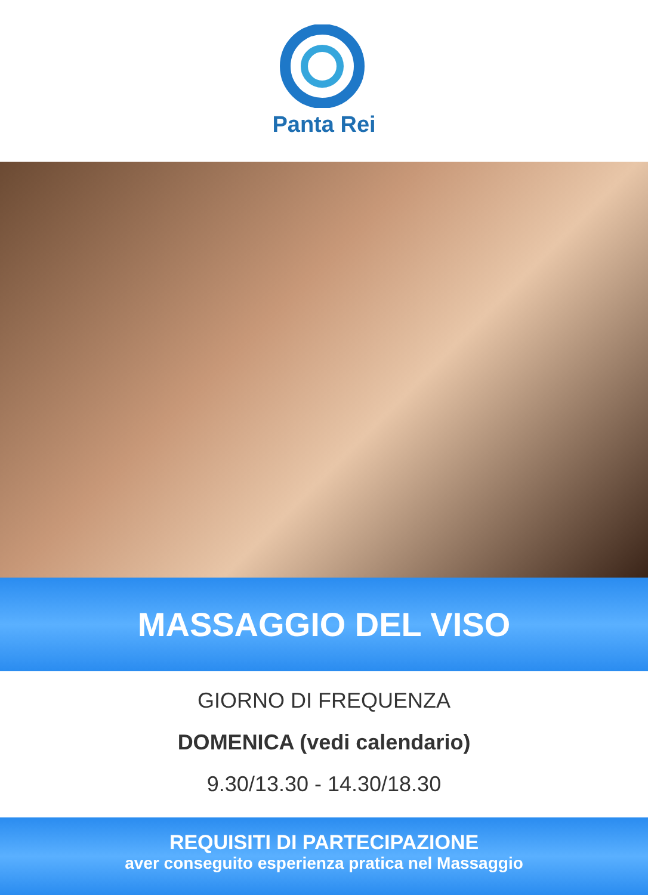Panta Rei
MASSAGGIO DEL VISO
GIORNO DI FREQUENZA
DOMENICA (vedi calendario)
9.30/13.30 - 14.30/18.30
REQUISITI DI PARTECIPAZIONE
aver conseguito esperienza pratica nel Massaggio